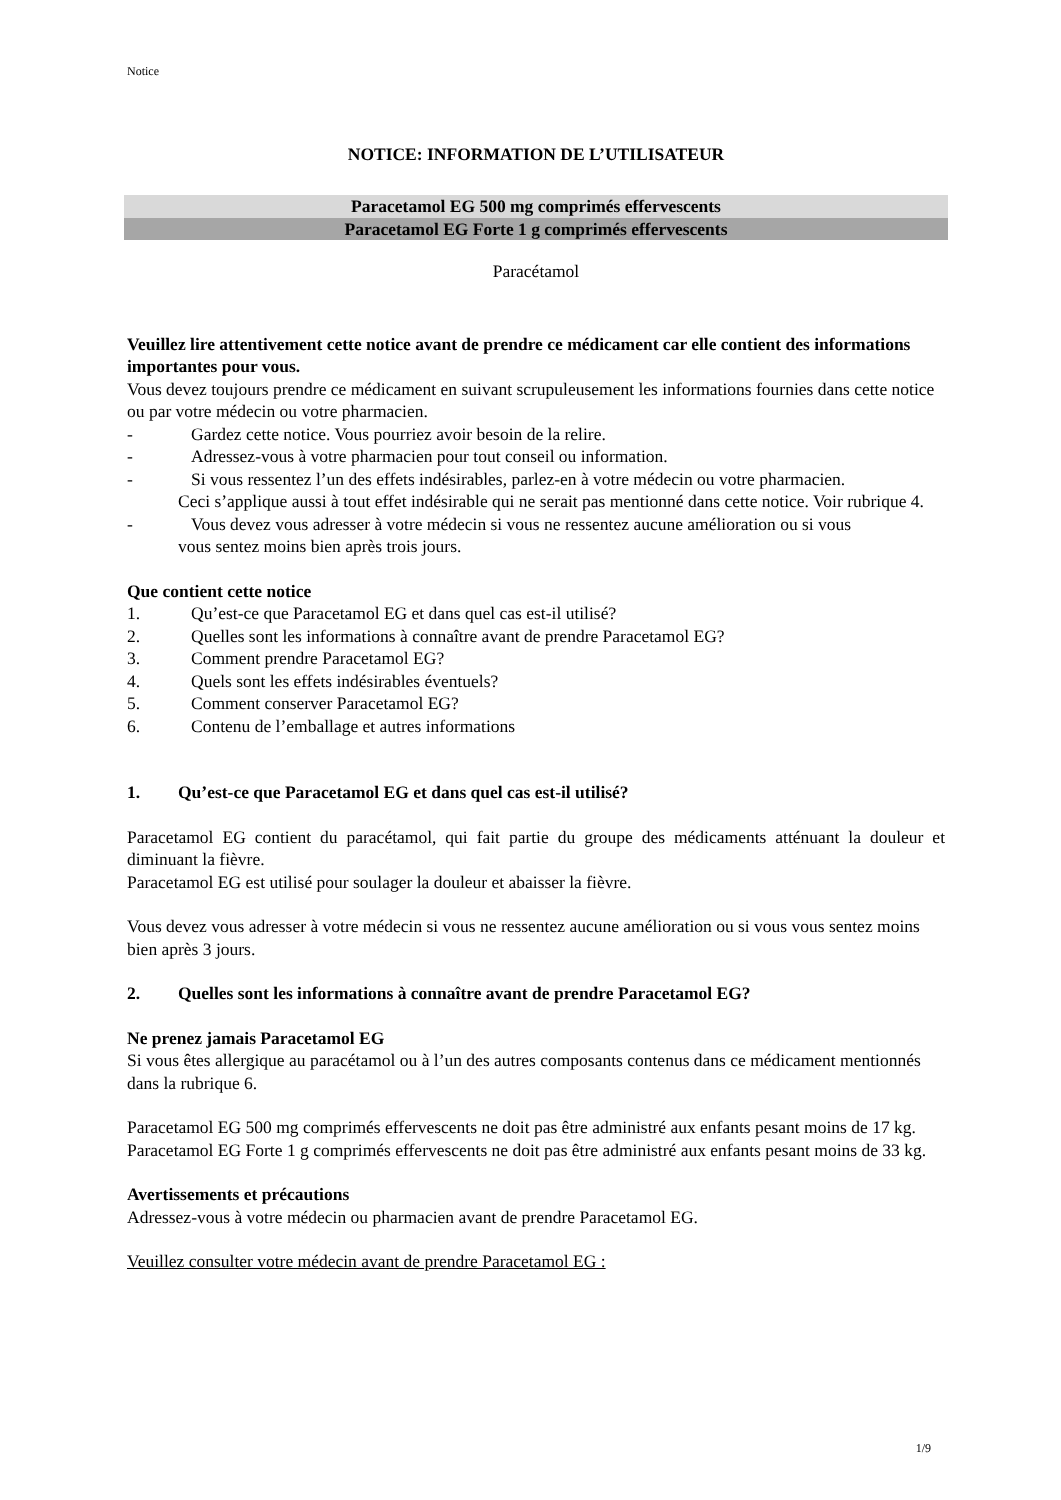Notice
NOTICE: INFORMATION DE L’UTILISATEUR
Paracetamol EG 500 mg comprimés effervescents
Paracetamol EG Forte 1 g comprimés effervescents
Paracétamol
Veuillez lire attentivement cette notice avant de prendre ce médicament car elle contient des informations importantes pour vous.
Vous devez toujours prendre ce médicament en suivant scrupuleusement les informations fournies dans cette notice ou par votre médecin ou votre pharmacien.
- Gardez cette notice. Vous pourriez avoir besoin de la relire.
- Adressez-vous à votre pharmacien pour tout conseil ou information.
- Si vous ressentez l’un des effets indésirables, parlez-en à votre médecin ou votre pharmacien.
Ceci s’applique aussi à tout effet indésirable qui ne serait pas mentionné dans cette notice. Voir rubrique 4.
- Vous devez vous adresser à votre médecin si vous ne ressentez aucune amélioration ou si vous
vous sentez moins bien après trois jours.
Que contient cette notice
1. Qu’est-ce que Paracetamol EG et dans quel cas est-il utilisé?
2. Quelles sont les informations à connaître avant de prendre Paracetamol EG?
3. Comment prendre Paracetamol EG?
4. Quels sont les effets indésirables éventuels?
5. Comment conserver Paracetamol EG?
6. Contenu de l’emballage et autres informations
1. Qu’est-ce que Paracetamol EG et dans quel cas est-il utilisé?
Paracetamol EG contient du paracétamol, qui fait partie du groupe des médicaments atténuant la douleur et diminuant la fièvre.
Paracetamol EG est utilisé pour soulager la douleur et abaisser la fièvre.
Vous devez vous adresser à votre médecin si vous ne ressentez aucune amélioration ou si vous vous sentez moins bien après 3 jours.
2. Quelles sont les informations à connaître avant de prendre Paracetamol EG?
Ne prenez jamais Paracetamol EG
Si vous êtes allergique au paracétamol ou à l’un des autres composants contenus dans ce médicament mentionnés dans la rubrique 6.
Paracetamol EG 500 mg comprimés effervescents ne doit pas être administré aux enfants pesant moins de 17 kg.
Paracetamol EG Forte 1 g comprimés effervescents ne doit pas être administré aux enfants pesant moins de 33 kg.
Avertissements et précautions
Adressez-vous à votre médecin ou pharmacien avant de prendre Paracetamol EG.
Veuillez consulter votre médecin avant de prendre Paracetamol EG :
1/9